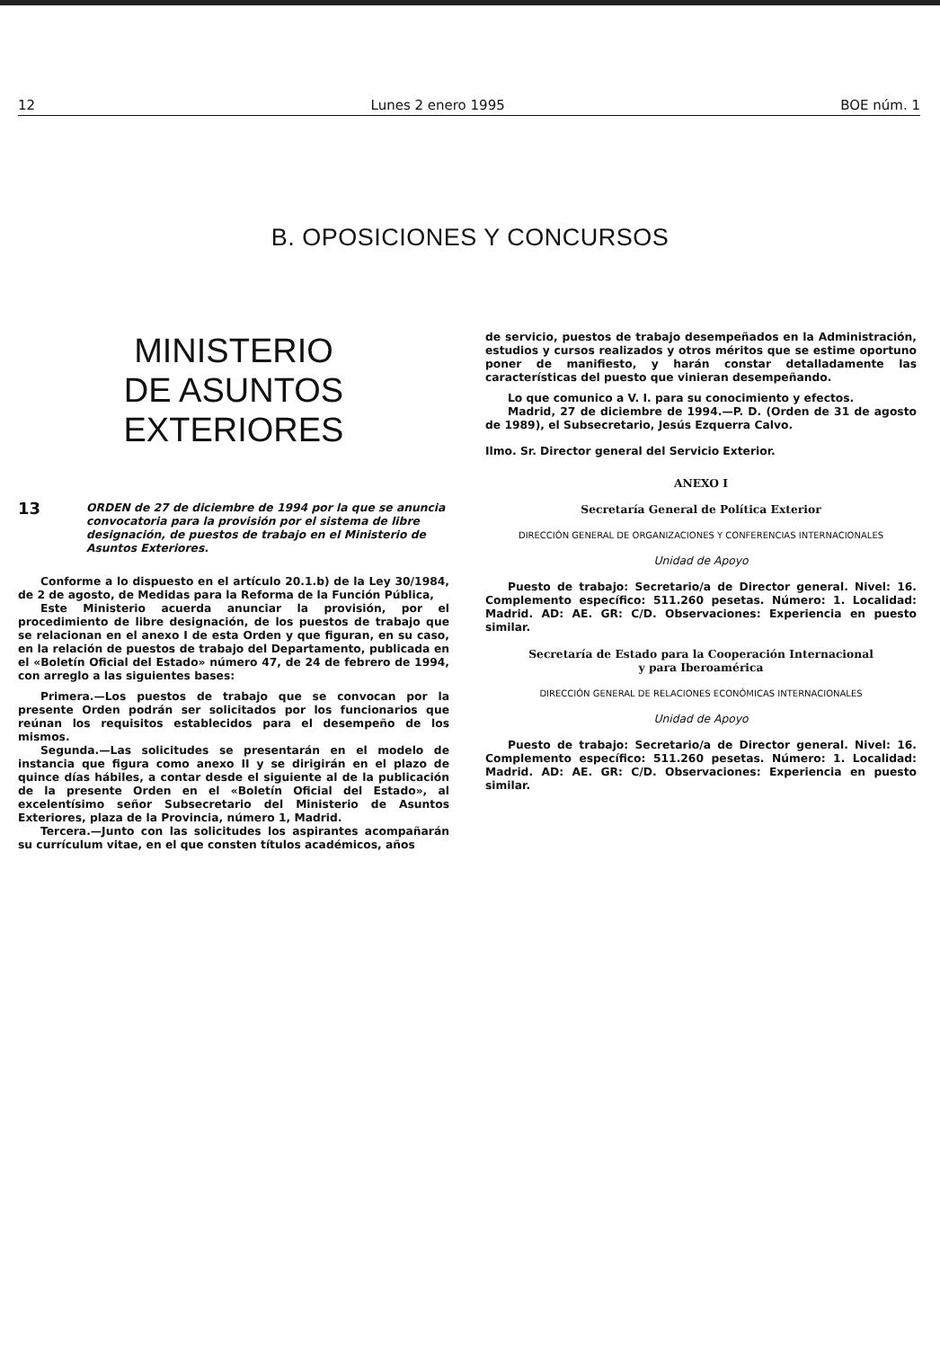12 Lunes 2 enero 1995 BOE núm. 1
B. OPOSICIONES Y CONCURSOS
MINISTERIO
DE ASUNTOS EXTERIORES
13
ORDEN de 27 de diciembre de 1994 por la que se anuncia convocatoria para la provisión por el sistema de libre designación, de puestos de trabajo en el Ministerio de Asuntos Exteriores.
Conforme a lo dispuesto en el artículo 20.1.b) de la Ley 30/1984, de 2 de agosto, de Medidas para la Reforma de la Función Pública,
Este Ministerio acuerda anunciar la provisión, por el procedimiento de libre designación, de los puestos de trabajo que se relacionan en el anexo I de esta Orden y que figuran, en su caso, en la relación de puestos de trabajo del Departamento, publicada en el «Boletín Oficial del Estado» número 47, de 24 de febrero de 1994, con arreglo a las siguientes bases:
Primera.—Los puestos de trabajo que se convocan por la presente Orden podrán ser solicitados por los funcionarios que reúnan los requisitos establecidos para el desempeño de los mismos.
Segunda.—Las solicitudes se presentarán en el modelo de instancia que figura como anexo II y se dirigirán en el plazo de quince días hábiles, a contar desde el siguiente al de la publicación de la presente Orden en el «Boletín Oficial del Estado», al excelentísimo señor Subsecretario del Ministerio de Asuntos Exteriores, plaza de la Provincia, número 1, Madrid.
Tercera.—Junto con las solicitudes los aspirantes acompañarán su currículum vitae, en el que consten títulos académicos, años
de servicio, puestos de trabajo desempeñados en la Administración, estudios y cursos realizados y otros méritos que se estime oportuno poner de manifiesto, y harán constar detalladamente las características del puesto que vinieran desempeñando.
Lo que comunico a V. I. para su conocimiento y efectos.
Madrid, 27 de diciembre de 1994.—P. D. (Orden de 31 de agosto de 1989), el Subsecretario, Jesús Ezquerra Calvo.
Ilmo. Sr. Director general del Servicio Exterior.
ANEXO I
Secretaría General de Política Exterior
DIRECCIÓN GENERAL DE ORGANIZACIONES Y CONFERENCIAS INTERNACIONALES
Unidad de Apoyo
Puesto de trabajo: Secretario/a de Director general. Nivel: 16. Complemento específico: 511.260 pesetas. Número: 1. Localidad: Madrid. AD: AE. GR: C/D. Observaciones: Experiencia en puesto similar.
Secretaría de Estado para la Cooperación Internacional
y para Iberoamérica
DIRECCIÓN GENERAL DE RELACIONES ECONÓMICAS INTERNACIONALES
Unidad de Apoyo
Puesto de trabajo: Secretario/a de Director general. Nivel: 16. Complemento específico: 511.260 pesetas. Número: 1. Localidad: Madrid. AD: AE. GR: C/D. Observaciones: Experiencia en puesto similar.